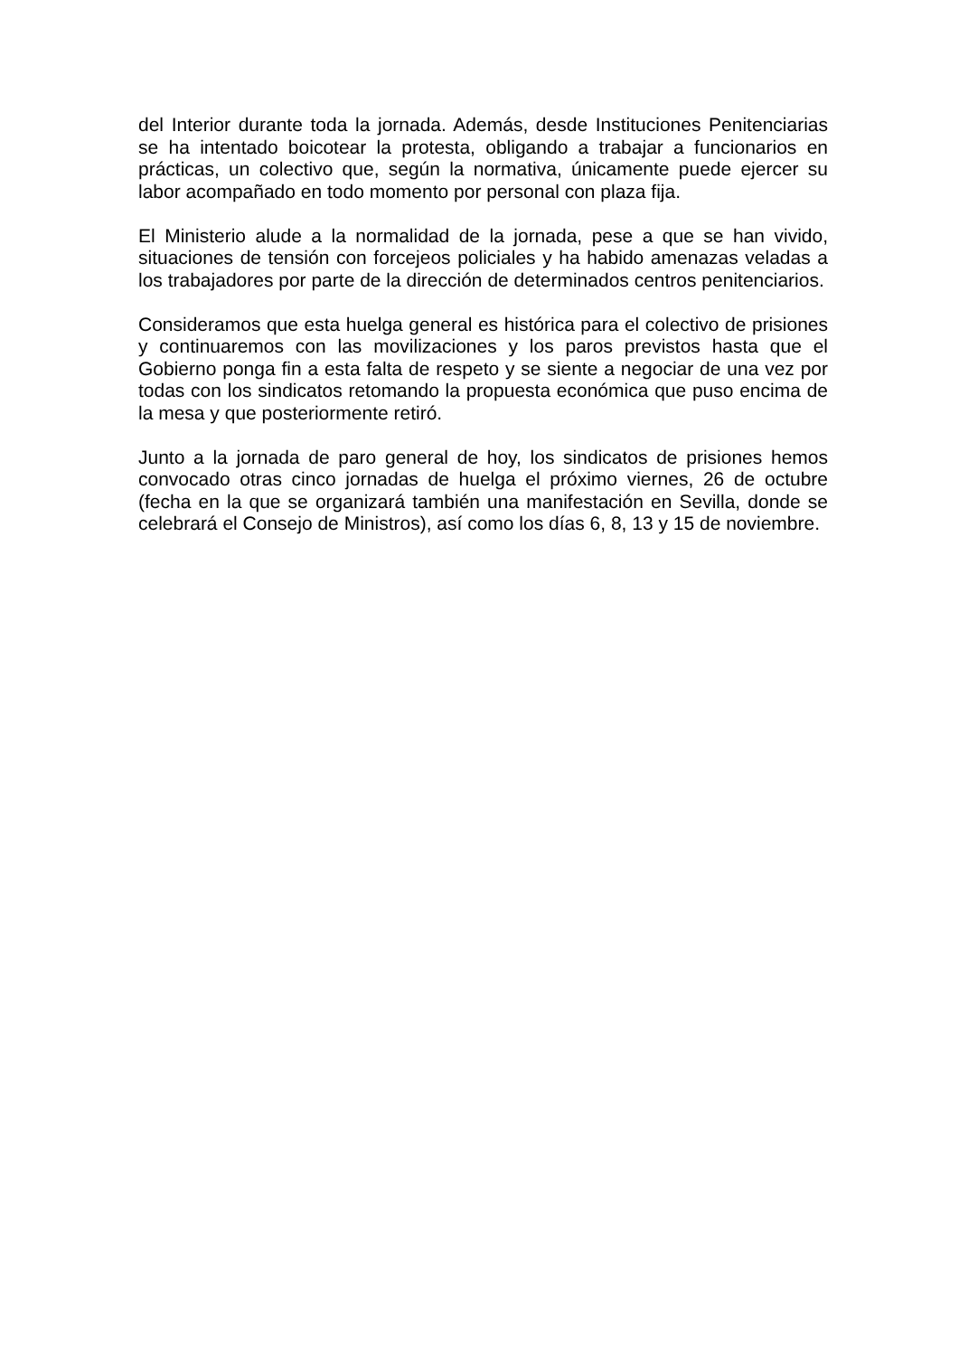del Interior durante toda la jornada. Además, desde Instituciones Penitenciarias se ha intentado boicotear la protesta, obligando a trabajar a funcionarios en prácticas, un colectivo que, según la normativa, únicamente puede ejercer su labor acompañado en todo momento por personal con plaza fija.
El Ministerio alude a la normalidad de la jornada, pese a que se han vivido, situaciones de tensión con forcejeos policiales y ha habido amenazas veladas a los trabajadores por parte de la dirección de determinados centros penitenciarios.
Consideramos que esta huelga general es histórica para el colectivo de prisiones y continuaremos con las movilizaciones y los paros previstos hasta que el Gobierno ponga fin a esta falta de respeto y se siente a negociar de una vez por todas con los sindicatos retomando la propuesta económica que puso encima de la mesa y que posteriormente retiró.
Junto a la jornada de paro general de hoy, los sindicatos de prisiones hemos convocado otras cinco jornadas de huelga el próximo viernes, 26 de octubre (fecha en la que se organizará también una manifestación en Sevilla, donde se celebrará el Consejo de Ministros), así como los días 6, 8, 13 y 15 de noviembre.